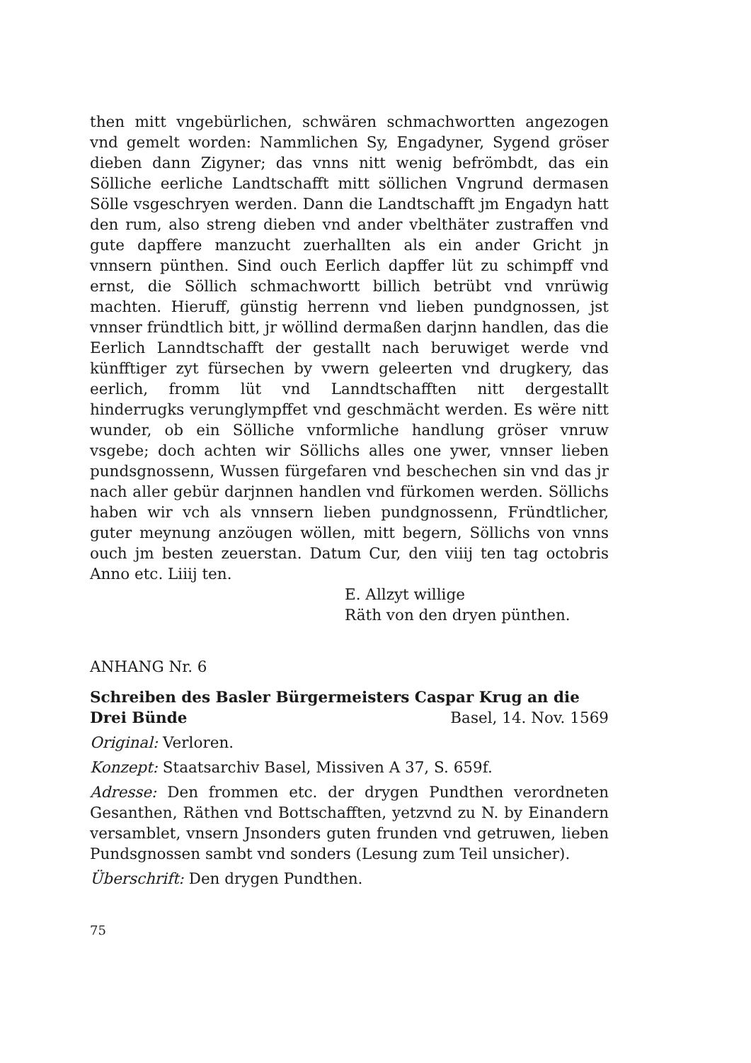then mitt vngebürlichen, schwären schmachwortten angezogen vnd gemelt worden: Nammlichen Sy, Engadyner, Sygend gröser dieben dann Zigyner; das vnns nitt wenig befrömbdt, das ein Sölliche eerliche Landtschafft mitt söllichen Vngrund dermasen Sölle vsgeschryen werden. Dann die Landtschafft jm Engadyn hatt den rum, also streng dieben vnd ander vbelthäter zustraffen vnd gute dapffere manzucht zuerhallten als ein ander Gricht jn vnnsern pünthen. Sind ouch Eerlich dapffer lüt zu schimpff vnd ernst, die Söllich schmachwortt billich betrübt vnd vnrüwig machten. Hieruff, günstig herrenn vnd lieben pundgnossen, jst vnnser fründtlich bitt, jr wöllind dermaßen darjnn handlen, das die Eerlich Lanndtschafft der gestallt nach beruwiget werde vnd künfftiger zyt fürsechen by vwern geleerten vnd drugkery, das eerlich, fromm lüt vnd Lanndtschafften nitt dergestallt hinderrugks verunglympffet vnd geschmächt werden. Es wëre nitt wunder, ob ein Sölliche vnformliche handlung gröser vnruw vsgebe; doch achten wir Söllichs alles one ywer, vnnser lieben pundsgnossenn, Wussen fürgefaren vnd beschechen sin vnd das jr nach aller gebür darjnnen handlen vnd fürkomen werden. Söllichs haben wir vch als vnnsern lieben pundgnossenn, Fründtlicher, guter meynung anzöugen wöllen, mitt begern, Söllichs von vnns ouch jm besten zeuerstan. Datum Cur, den viiij ten tag octobris Anno etc. Liiij ten.
E. Allzyt willige
Räth von den dryen pünthen.
ANHANG Nr. 6
Schreiben des Basler Bürgermeisters Caspar Krug an die
Drei Bünde Basel, 14. Nov. 1569
Original: Verloren.
Konzept: Staatsarchiv Basel, Missiven A 37, S. 659f.
Adresse: Den frommen etc. der drygen Pundthen verordneten Gesanthen, Räthen vnd Bottschafften, yetzvnd zu N. by Einandern versamblet, vnsern Jnsonders guten frunden vnd getruwen, lieben Pundsgnossen sambt vnd sonders (Lesung zum Teil unsicher).
Überschrift: Den drygen Pundthen.
75